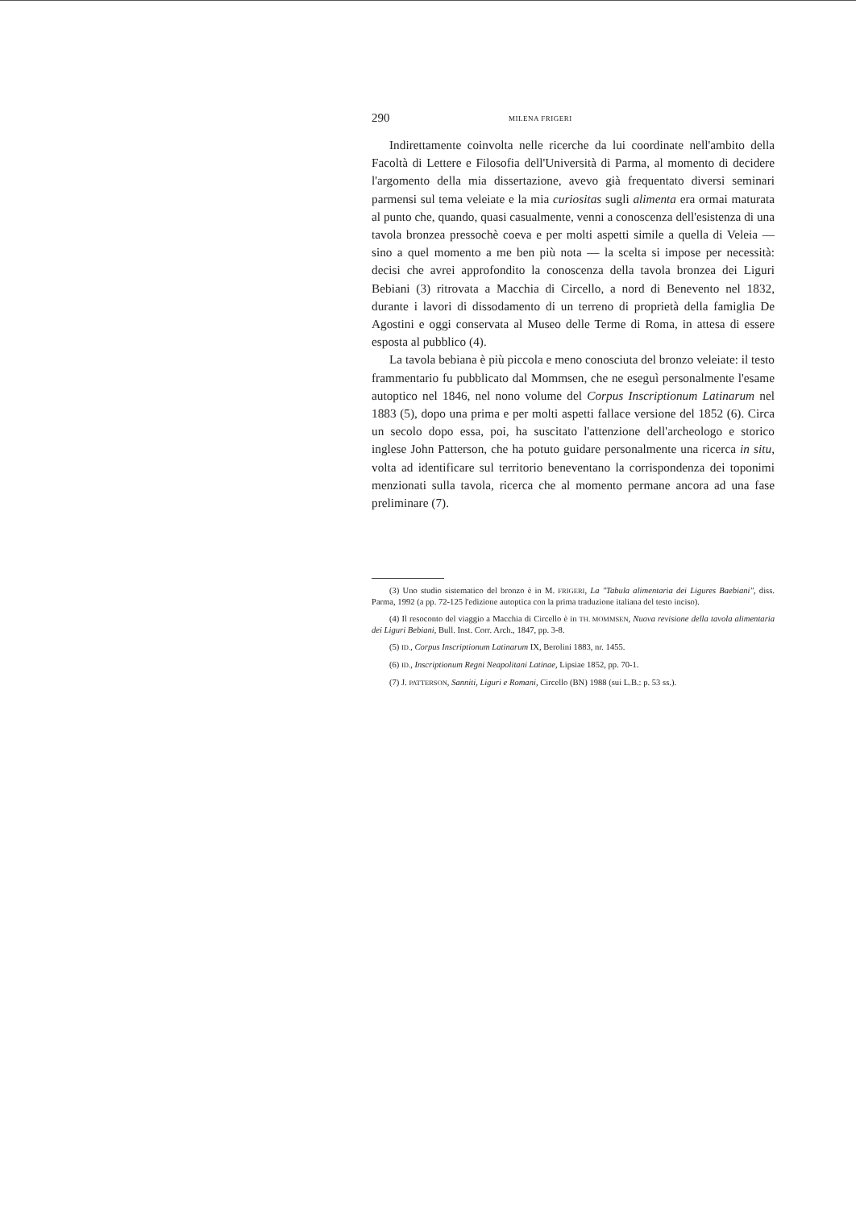290 MILENA FRIGERI
Indirettamente coinvolta nelle ricerche da lui coordinate nel­l'ambito della Facoltà di Lettere e Filosofia dell'Università di Par­ma, al momento di decidere l'argomento della mia dissertazione, avevo già frequentato diversi seminari parmensi sul tema veleia­te e la mia curiositas sugli alimenta era ormai maturata al pun­to che, quando, quasi casualmente, venni a conoscenza dell'esi­stenza di una tavola bronzea pressochè coeva e per molti aspet­ti simile a quella di Veleia — sino a quel momento a me ben più nota — la scelta si impose per necessità: decisi che avrei appro­fondito la conoscenza della tavola bronzea dei Liguri Bebiani (3) ritrovata a Macchia di Circello, a nord di Benevento nel 1832, durante i lavori di dissodamento di un terreno di proprietà del­la famiglia De Agostini e oggi conservata al Museo delle Terme di Roma, in attesa di essere esposta al pubblico (4).
La tavola bebiana è più piccola e meno conosciuta del bron­zo veleiate: il testo frammentario fu pubblicato dal Mommsen, che ne eseguì personalmente l'esame autoptico nel 1846, nel nono vo­lume del Corpus Inscriptionum Latinarum nel 1883 (5), dopo una prima e per molti aspetti fallace versione del 1852 (6). Circa un secolo dopo essa, poi, ha suscitato l'attenzione dell'archeologo e storico inglese John Patterson, che ha potuto guidare personal­mente una ricerca in situ, volta ad identificare sul territorio be­neventano la corrispondenza dei toponimi menzionati sulla tavo­la, ricerca che al momento permane ancora ad una fase prelimi­nare (7).
(3) Uno studio sistematico del bronzo è in M. FRIGERI, La "Tabula alimen­taria dei Ligures Baebiani", diss. Parma, 1992 (a pp. 72-125 l'edizione autopti­ca con la prima traduzione italiana del testo inciso).
(4) Il resoconto del viaggio a Macchia di Circello è in TH. MOMMSEN, Nuova revisione della tavola alimentaria dei Liguri Bebiani, Bull. Inst. Corr. Arch., 1847, pp. 3-8.
(5) ID., Corpus Inscriptionum Latinarum IX, Berolini 1883, nr. 1455.
(6) ID., Inscriptionum Regni Neapolitani Latinae, Lipsiae 1852, pp. 70-1.
(7) J. PATTERSON, Sanniti, Liguri e Romani, Circello (BN) 1988 (sui L.B.: p. 53 ss.).